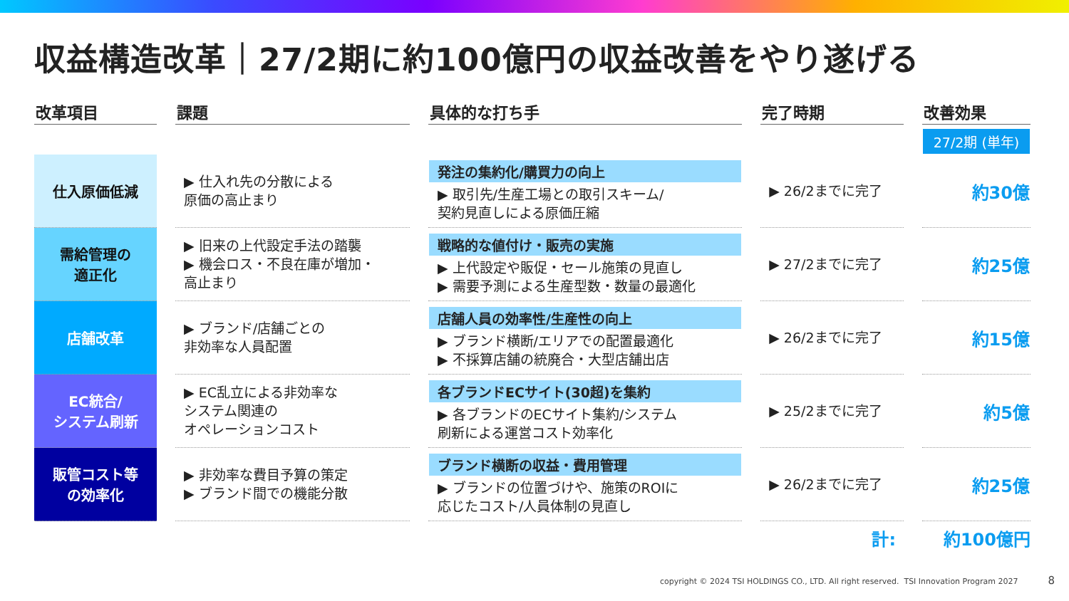収益構造改革｜27/2期に約100億円の収益改善をやり遂げる
| 改革項目 | | 課題 | | 具体的な打ち手 | | 完了時期 | | 改善効果 |
| --- | --- | --- | --- | --- | --- | --- | --- | --- |
| | | | | | | | | 27/2期 (単年) |
| 仕入原価低減 | | ▶ 仕入れ先の分散による 原価の高止まり | | 発注の集約化/購買力の向上 ▶ 取引先/生産工場との取引スキーム/ 契約見直しによる原価圧縮 | | ▶ 26/2までに完了 | | 約30億 |
| 需給管理の 適正化 | | ▶ 旧来の上代設定手法の踏襲 ▶ 機会ロス・不良在庫が増加・ 高止まり | | 戦略的な値付け・販売の実施 ▶ 上代設定や販促・セール施策の見直し ▶ 需要予測による生産型数・数量の最適化 | | ▶ 27/2までに完了 | | 約25億 |
| 店舗改革 | | ▶ ブランド/店舗ごとの 非効率な人員配置 | | 店舗人員の効率性/生産性の向上 ▶ ブランド横断/エリアでの配置最適化 ▶ 不採算店舗の統廃合・大型店舗出店 | | ▶ 26/2までに完了 | | 約15億 |
| EC統合/ システム刷新 | | ▶ EC乱立による非効率な システム関連の オペレーションコスト | | 各ブランドECサイト(30超)を集約 ▶ 各ブランドのECサイト集約/システム 刷新による運営コスト効率化 | | ▶ 25/2までに完了 | | 約5億 |
| 販管コスト等 の効率化 | | ▶ 非効率な費目予算の策定 ▶ ブランド間での機能分散 | | ブランド横断の収益・費用管理 ▶ ブランドの位置づけや、施策のROIに 応じたコスト/人員体制の見直し | | ▶ 26/2までに完了 | | 約25億 |
計: 約100億円
copyright © 2024 TSI HOLDINGS CO., LTD. All right reserved. TSI Innovation Program 2027 8